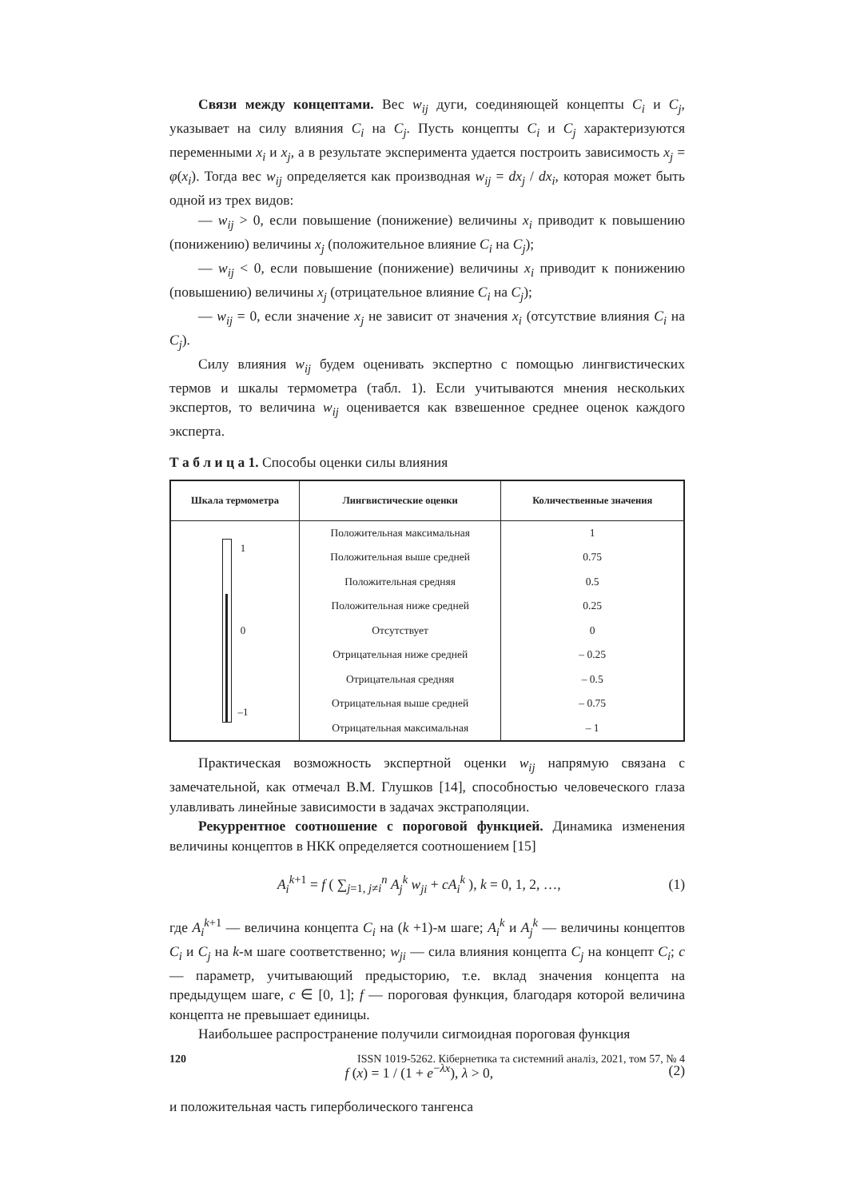Связи между концептами. Вес w<sub>ij</sub> дуги, соединяющей концепты C<sub>i</sub> и C<sub>j</sub>, указывает на силу влияния C<sub>i</sub> на C<sub>j</sub>. Пусть концепты C<sub>i</sub> и C<sub>j</sub> характеризуются переменными x<sub>i</sub> и x<sub>j</sub>, а в результате эксперимента удается построить зависимость x<sub>j</sub> = φ(x<sub>i</sub>). Тогда вес w<sub>ij</sub> определяется как производная w<sub>ij</sub> = dx<sub>j</sub> / dx<sub>i</sub>, которая может быть одной из трех видов:
— w<sub>ij</sub> > 0, если повышение (понижение) величины x<sub>i</sub> приводит к повышению (понижению) величины x<sub>j</sub> (положительное влияние C<sub>i</sub> на C<sub>j</sub>);
— w<sub>ij</sub> < 0, если повышение (понижение) величины x<sub>i</sub> приводит к понижению (повышению) величины x<sub>j</sub> (отрицательное влияние C<sub>i</sub> на C<sub>j</sub>);
— w<sub>ij</sub> = 0, если значение x<sub>j</sub> не зависит от значения x<sub>i</sub> (отсутствие влияния C<sub>i</sub> на C<sub>j</sub>).
Силу влияния w<sub>ij</sub> будем оценивать экспертно с помощью лингвистических термов и шкалы термометра (табл. 1). Если учитываются мнения нескольких экспертов, то величина w<sub>ij</sub> оценивается как взвешенное среднее оценок каждого эксперта.
Т а б л и ц а 1. Способы оценки силы влияния
| Шкала термометра | Лингвистические оценки | Количественные значения |
| --- | --- | --- |
| 1 0 –1 | Положительная максимальная | 1 |
| | Положительная выше средней | 0.75 |
| | Положительная средняя | 0.5 |
| | Положительная ниже средней | 0.25 |
| | Отсутствует | 0 |
| | Отрицательная ниже средней | – 0.25 |
| | Отрицательная средняя | – 0.5 |
| | Отрицательная выше средней | – 0.75 |
| | Отрицательная максимальная | – 1 |
Практическая возможность экспертной оценки w<sub>ij</sub> напрямую связана с замечательной, как отмечал В.М. Глушков [14], способностью человеческого глаза улавливать линейные зависимости в задачах экстраполяции.
Рекуррентное соотношение с пороговой функцией. Динамика изменения величины концептов в НКК определяется соотношением [15]
A<sub>i</sub><sup>k</sup><sup>+1</sup> = f ( ∑<sub>j=1, j≠i</sub><sup>n</sup> A<sub>j</sub><sup>k</sup> w<sub>ji</sub> + cA<sub>i</sub><sup>k</sup> ), k = 0, 1, 2, …,
(1)
где A<sub>i</sub><sup>k</sup><sup>+1</sup> — величина концепта C<sub>i</sub> на (k +1)-м шаге; A<sub>i</sub><sup>k</sup> и A<sub>j</sub><sup>k</sup> — величины концептов C<sub>i</sub> и C<sub>j</sub> на k-м шаге соответственно; w<sub>ji</sub> — сила влияния концепта C<sub>j</sub> на концепт C<sub>i</sub>; c — параметр, учитывающий предысторию, т.е. вклад значения концепта на предыдущем шаге, c ∈ [0, 1]; f — пороговая функция, благодаря которой величина концепта не превышает единицы.
Наибольшее распространение получили сигмоидная пороговая функция
f (x) = 1 / (1 + e<sup>−λx</sup>), λ > 0, (2)
и положительная часть гиперболического тангенса
120 ISSN 1019-5262. Кібернетика та системний аналіз, 2021, том 57, № 4